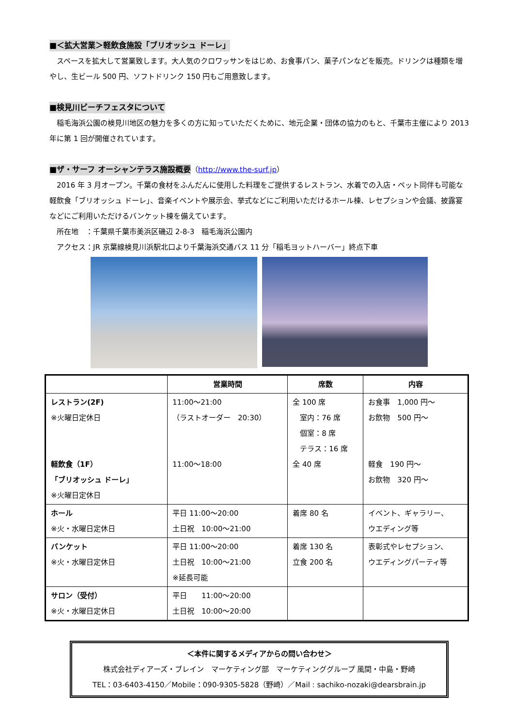■＜拡大営業＞軽飲食施設「ブリオッシュ ドーレ」
　スペースを拡大して営業致します。大人気のクロワッサンをはじめ、お食事パン、菓子パンなどを販売。ドリンクは種類を増やし、生ビール 500 円、ソフトドリンク 150 円もご用意致します。
■検見川ビーチフェスタについて
　稲毛海浜公園の検見川地区の魅力を多くの方に知っていただくために、地元企業・団体の協力のもと、千葉市主催により 2013 年に第 1 回が開催されています。
■ザ・サーフ オーシャンテラス施設概要
（http://www.the-surf.jp）
　2016 年 3 月オープン。千葉の食材をふんだんに使用した料理をご提供するレストラン、水着での入店・ペット同伴も可能な軽飲食「ブリオッシュ ドーレ」、音楽イベントや展示会、挙式などにご利用いただけるホール棟、レセプションや会議、披露宴などにご利用いただけるバンケット棟を備えています。
　所在地　：千葉県千葉市美浜区磯辺 2-8-3　稲毛海浜公園内
　アクセス：JR 京葉線検見川浜駅北口より千葉海浜交通バス 11 分「稲毛ヨットハーバー」終点下車
| | 営業時間 | 席数 | 内容 |
| --- | --- | --- | --- |
| レストラン(2F) ※火曜日定休日 軽飲食（1F） 「ブリオッシュ ドーレ」 ※火曜日定休日 | 11:00～21:00 （ラストオーダー 20:30） 11:00～18:00 | 全 100 席 室内：76 席 個室：8 席 テラス：16 席 全 40 席 | お食事 1,000 円～ お飲物 500 円～ 軽食 190 円～ お飲物 320 円～ |
| ホール ※火・水曜日定休日 | 平日 11:00～20:00 土日祝 10:00～21:00 | 着席 80 名 | イベント、ギャラリー、 ウエディング等 |
| バンケット ※火・水曜日定休日 | 平日 11:00～20:00 土日祝 10:00～21:00 ※延長可能 | 着席 130 名 立食 200 名 | 表彰式やレセプション、 ウエディングパーティ等 |
| サロン（受付） ※火・水曜日定休日 | 平日 11:00～20:00 土日祝 10:00～20:00 | | |
＜本件に関するメディアからの問い合わせ＞
株式会社ディアーズ・ブレイン　マーケティング部　マーケティンググループ 風間・中島・野崎
TEL：03-6403-4150／Mobile：090-9305-5828（野崎）／Mail : sachiko-nozaki@dearsbrain.jp